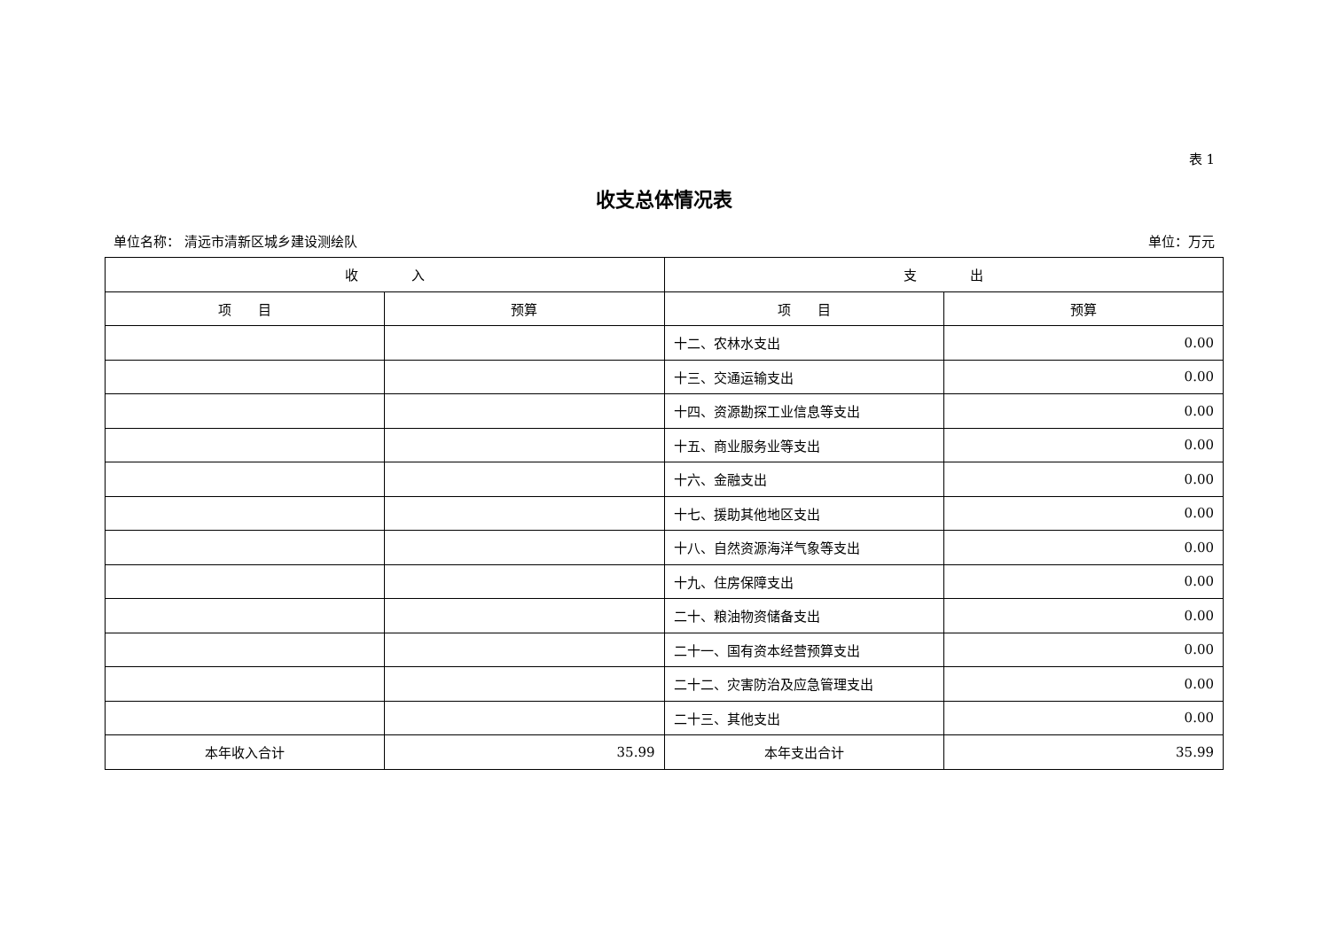表 1
收支总体情况表
单位名称： 清远市清新区城乡建设测绘队 单位：万元
| 收 入 | | 支 出 | |
| --- | --- | --- | --- |
| 项 目 | 预算 | 项 目 | 预算 |
| | | 十二、农林水支出 | 0.00 |
| | | 十三、交通运输支出 | 0.00 |
| | | 十四、资源勘探工业信息等支出 | 0.00 |
| | | 十五、商业服务业等支出 | 0.00 |
| | | 十六、金融支出 | 0.00 |
| | | 十七、援助其他地区支出 | 0.00 |
| | | 十八、自然资源海洋气象等支出 | 0.00 |
| | | 十九、住房保障支出 | 0.00 |
| | | 二十、粮油物资储备支出 | 0.00 |
| | | 二十一、国有资本经营预算支出 | 0.00 |
| | | 二十二、灾害防治及应急管理支出 | 0.00 |
| | | 二十三、其他支出 | 0.00 |
| 本年收入合计 | 35.99 | 本年支出合计 | 35.99 |